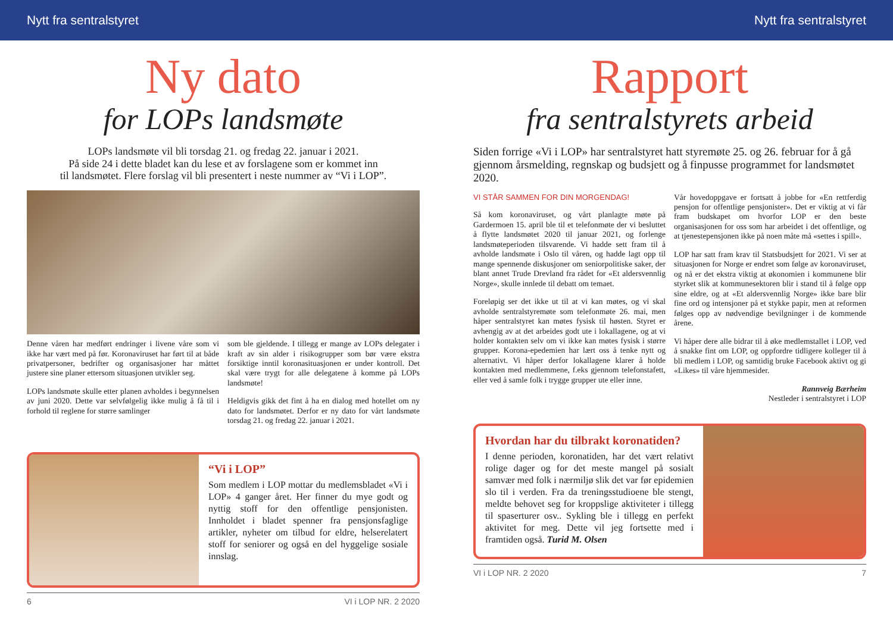Nytt fra sentralstyret Nytt fra sentralstyret
Ny dato
for LOPs landsmøte
LOPs landsmøte vil bli torsdag 21. og fredag 22. januar i 2021.
På side 24 i dette bladet kan du lese et av forslagene som er kommet inn
til landsmøtet. Flere forslag vil bli presentert i neste nummer av “Vi i LOP”.
Denne våren har medført endringer i livene våre som vi ikke har vært med på før. Koronaviruset har ført til at både privatpersoner, bedrifter og organisasjoner har måttet justere sine planer ettersom situasjonen utvikler seg.
LOPs landsmøte skulle etter planen avholdes i begynnelsen av juni 2020. Dette var selvfølgelig ikke mulig å få til i forhold til reglene for større samlinger
som ble gjeldende. I tillegg er mange av LOPs delegater i kraft av sin alder i risikogrupper som bør være ekstra forsiktige inntil koronasituasjonen er under kontroll. Det skal være trygt for alle delegatene å komme på LOPs landsmøte!
Heldigvis gikk det fint å ha en dialog med hotellet om ny dato for landsmøtet. Derfor er ny dato for vårt landsmøte torsdag 21. og fredag 22. januar i 2021.
“Vi i LOP”
Som medlem i LOP mottar du medlemsbladet «Vi i LOP» 4 ganger året. Her finner du mye godt og nyttig stoff for den offentlige pensjonisten. Innholdet i bladet spenner fra pensjonsfaglige artikler, nyheter om tilbud for eldre, helserelatert stoff for seniorer og også en del hyggelige sosiale innslag.
6 VI i LOP NR. 2 2020
Rapport
fra sentralstyrets arbeid
Siden forrige «Vi i LOP» har sentralstyret hatt styremøte 25. og 26. februar for å gå gjennom årsmelding, regnskap og budsjett og å finpusse programmet for landsmøtet 2020.
VI STÅR SAMMEN FOR DIN MORGENDAG!
Så kom koronaviruset, og vårt planlagte møte på Gardermoen 15. april ble til et telefonmøte der vi besluttet å flytte landsmøtet 2020 til januar 2021, og forlenge landsmøteperioden tilsvarende. Vi hadde sett fram til å avholde landsmøte i Oslo til våren, og hadde lagt opp til mange spennende diskusjoner om seniorpolitiske saker, der blant annet Trude Drevland fra rådet for «Et aldersvennlig Norge», skulle innlede til debatt om temaet.
Foreløpig ser det ikke ut til at vi kan møtes, og vi skal avholde sentralstyremøte som telefonmøte 26. mai, men håper sentralstyret kan møtes fysisk til høsten. Styret er avhengig av at det arbeides godt ute i lokallagene, og at vi holder kontakten selv om vi ikke kan møtes fysisk i større grupper. Korona-epedemien har lært oss å tenke nytt og alternativt. Vi håper derfor lokallagene klarer å holde kontakten med medlemmene, f.eks gjennom telefonstafett, eller ved å samle folk i trygge grupper ute eller inne.
Vår hovedoppgave er fortsatt å jobbe for «En rettferdig pensjon for offentlige pensjonister». Det er viktig at vi får fram budskapet om hvorfor LOP er den beste organisasjonen for oss som har arbeidet i det offentlige, og at tjenestepensjonen ikke på noen måte må «settes i spill».
LOP har satt fram krav til Statsbudsjett for 2021. Vi ser at situasjonen for Norge er endret som følge av koronaviruset, og nå er det ekstra viktig at økonomien i kommunene blir styrket slik at kommunesektoren blir i stand til å følge opp sine eldre, og at «Et aldersvennlig Norge» ikke bare blir fine ord og intensjoner på et stykke papir, men at reformen følges opp av nødvendige bevilgninger i de kommende årene.
Vi håper dere alle bidrar til å øke medlemstallet i LOP, ved å snakke fint om LOP, og oppfordre tidligere kolleger til å bli medlem i LOP, og samtidig bruke Facebook aktivt og gi «Likes» til våre hjemmesider.
Rannveig Bærheim
Nestleder i sentralstyret i LOP
Hvordan har du tilbrakt koronatiden?
I denne perioden, koronatiden, har det vært relativt rolige dager og for det meste mangel på sosialt samvær med folk i nærmiljø slik det var før epidemien slo til i verden. Fra da treningsstudioene ble stengt, meldte behovet seg for kroppslige aktiviteter i tillegg til spaserturer osv.. Sykling ble i tillegg en perfekt aktivitet for meg. Dette vil jeg fortsette med i framtiden også. Turid M. Olsen
VI i LOP NR. 2 2020 7